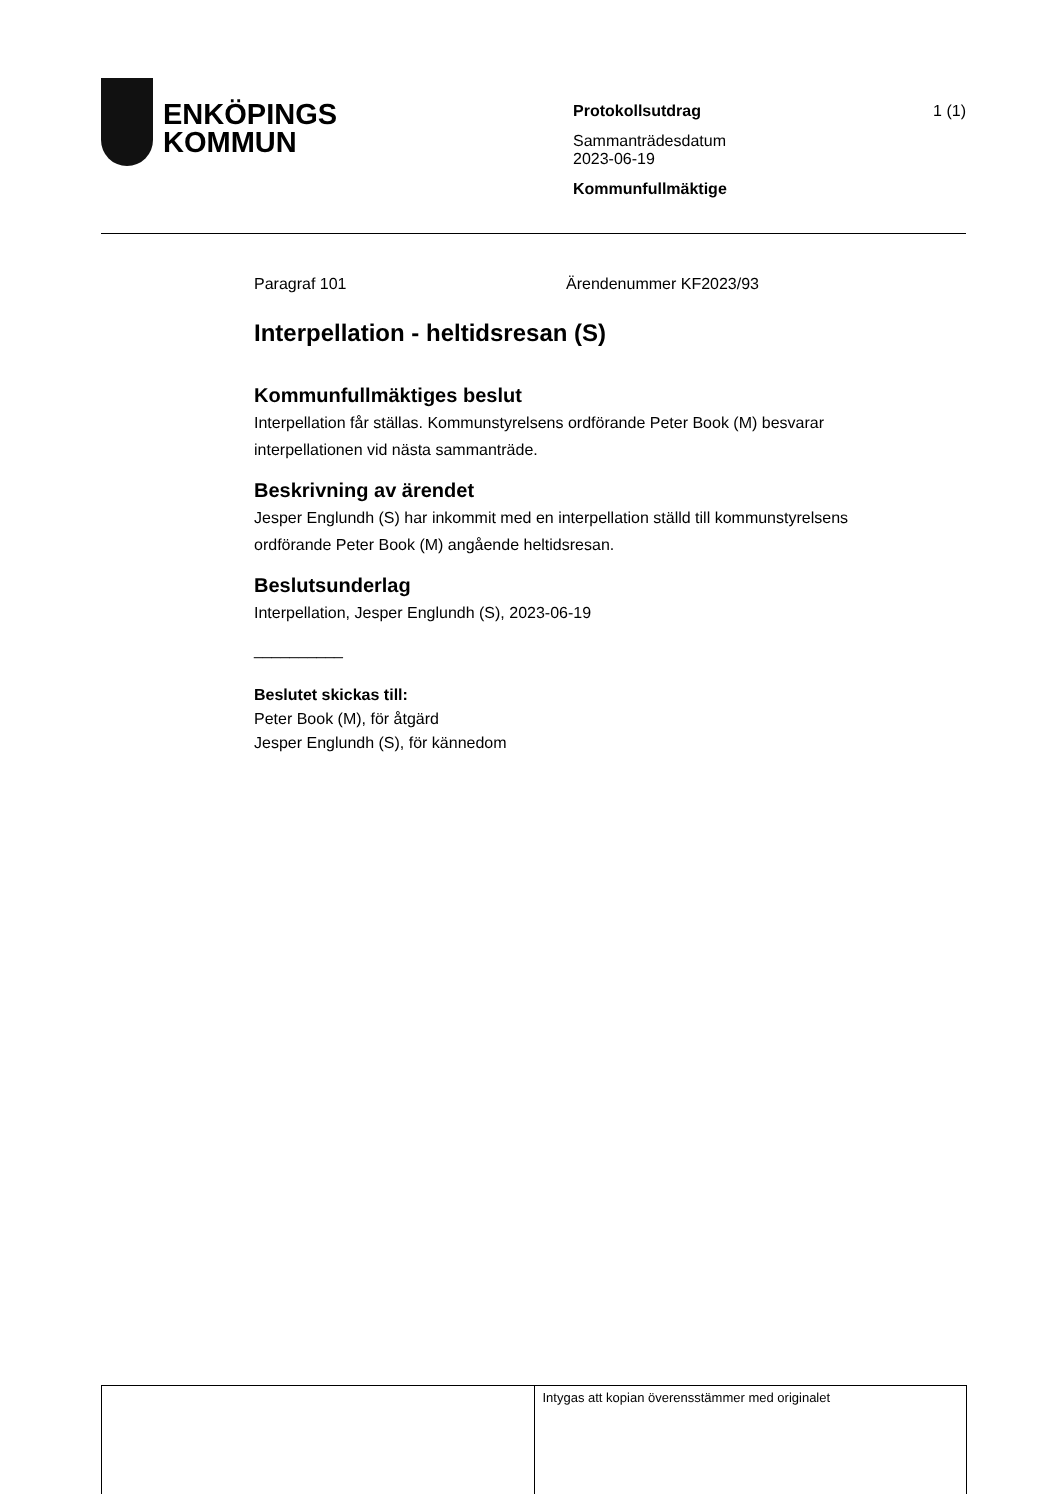ENKÖPINGS
KOMMUN
Protokollsutdrag
Sammanträdesdatum
2023-06-19
Kommunfullmäktige
1 (1)
Paragraf 101 Ärendenummer KF2023/93
Interpellation - heltidsresan (S)
Kommunfullmäktiges beslut
Interpellation får ställas. Kommunstyrelsens ordförande Peter Book (M) besvarar interpellationen vid nästa sammanträde.
Beskrivning av ärendet
Jesper Englundh (S) har inkommit med en interpellation ställd till kommunstyrelsens ordförande Peter Book (M) angående heltidsresan.
Beslutsunderlag
Interpellation, Jesper Englundh (S), 2023-06-19
__________
Beslutet skickas till:
Peter Book (M), för åtgärd
Jesper Englundh (S), för kännedom
| | Intygas att kopian överensstämmer med originalet |